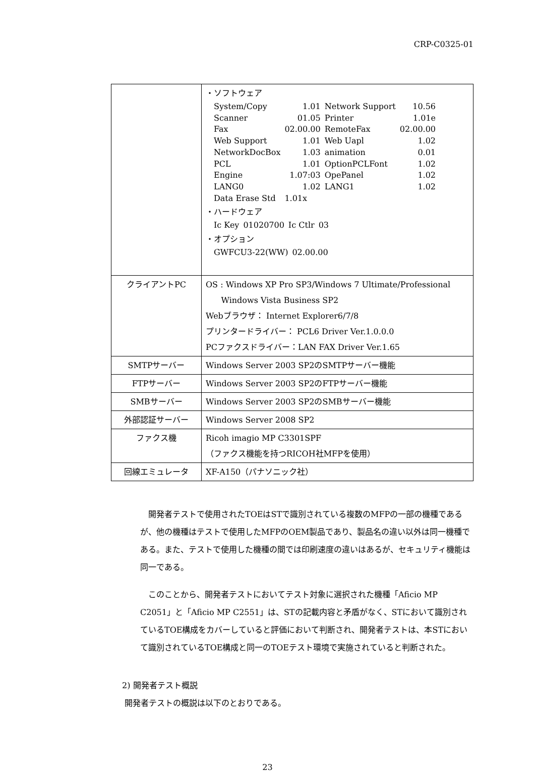CRP-C0325-01
| | ・ソフトウェア / System/Copy / 1.01 / Network Support / 10.56 / / Scanner / 01.05 / Printer / 1.01e / / Fax / 02.00.00 / RemoteFax / 02.00.00 / / Web Support / 1.01 / Web Uapl / 1.02 / / NetworkDocBox / 1.03 / animation / 0.01 / / PCL / 1.01 / OptionPCLFont / 1.02 / / Engine / 1.07:03 / OpePanel / 1.02 / / LANG0 / 1.02 / LANG1 / 1.02 / / Data Erase Std / 1.01x / / / ・ハードウェア / Ic Key / 01020700 / Ic Ctlr / 03 / ・オプション / GWFCU3-22(WW) / 02.00.00 / |
| クライアントPC | OS : Windows XP Pro SP3/Windows 7 Ultimate/Professional Windows Vista Business SP2 Webブラウザ： Internet Explorer6/7/8 プリンタードライバー： PCL6 Driver Ver.1.0.0.0 PCファクスドライバー：LAN FAX Driver Ver.1.65 |
| SMTPサーバー | Windows Server 2003 SP2のSMTPサーバー機能 |
| FTPサーバー | Windows Server 2003 SP2のFTPサーバー機能 |
| SMBサーバー | Windows Server 2003 SP2のSMBサーバー機能 |
| 外部認証サーバー | Windows Server 2008 SP2 |
| ファクス機 | Ricoh imagio MP C3301SPF （ファクス機能を持つRICOH社MFPを使用） |
| 回線エミュレータ | XF-A150（パナソニック社） |
開発者テストで使用されたTOEはSTで識別されている複数のMFPの一部の機種であるが、他の機種はテストで使用したMFPのOEM製品であり、製品名の違い以外は同一機種である。また、テストで使用した機種の間では印刷速度の違いはあるが、セキュリティ機能は同一である。
このことから、開発者テストにおいてテスト対象に選択された機種「Aficio MP C2051」と「Aficio MP C2551」は、STの記載内容と矛盾がなく、STにおいて識別されているTOE構成をカバーしていると評価において判断され、開発者テストは、本STにおいて識別されているTOE構成と同一のTOEテスト環境で実施されていると判断された。
2) 開発者テスト概説
開発者テストの概説は以下のとおりである。
23